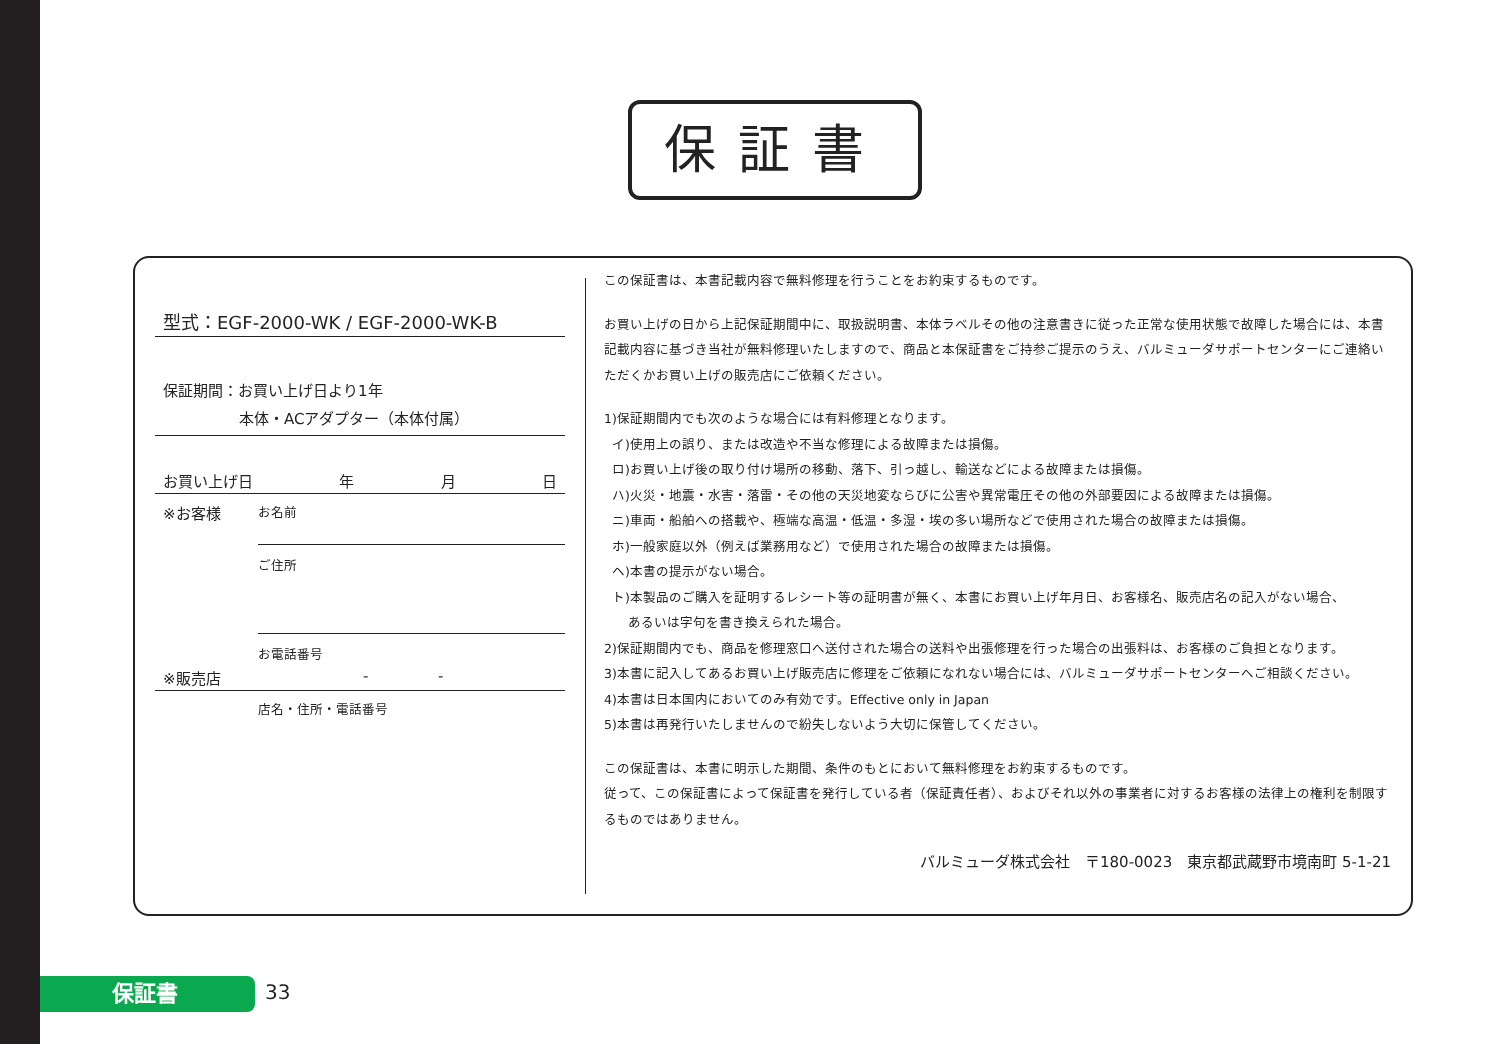保証書
型式：EGF-2000-WK / EGF-2000-WK-B
保証期間：お買い上げ日より1年
本体・ACアダプター（本体付属）
お買い上げ日 年 月 日
※お客様
お名前
ご住所
お電話番号
※販売店 - -
店名・住所・電話番号
この保証書は、本書記載内容で無料修理を行うことをお約束するものです。
お買い上げの日から上記保証期間中に、取扱説明書、本体ラベルその他の注意書きに従った正常な使用状態で故障した場合には、本書記載内容に基づき当社が無料修理いたしますので、商品と本保証書をご持参ご提示のうえ、バルミューダサポートセンターにご連絡いただくかお買い上げの販売店にご依頼ください。
1)保証期間内でも次のような場合には有料修理となります。
イ)使用上の誤り、または改造や不当な修理による故障または損傷。
ロ)お買い上げ後の取り付け場所の移動、落下、引っ越し、輸送などによる故障または損傷。
ハ)火災・地震・水害・落雷・その他の天災地変ならびに公害や異常電圧その他の外部要因による故障または損傷。
ニ)車両・船舶への搭載や、極端な高温・低温・多湿・埃の多い場所などで使用された場合の故障または損傷。
ホ)一般家庭以外（例えば業務用など）で使用された場合の故障または損傷。
ヘ)本書の提示がない場合。
ト)本製品のご購入を証明するレシート等の証明書が無く、本書にお買い上げ年月日、お客様名、販売店名の記入がない場合、
あるいは字句を書き換えられた場合。
2)保証期間内でも、商品を修理窓口へ送付された場合の送料や出張修理を行った場合の出張料は、お客様のご負担となります。
3)本書に記入してあるお買い上げ販売店に修理をご依頼になれない場合には、バルミューダサポートセンターへご相談ください。
4)本書は日本国内においてのみ有効です。Effective only in Japan
5)本書は再発行いたしませんので紛失しないよう大切に保管してください。
この保証書は、本書に明示した期間、条件のもとにおいて無料修理をお約束するものです。
従って、この保証書によって保証書を発行している者（保証責任者）、およびそれ以外の事業者に対するお客様の法律上の権利を制限するものではありません。
バルミューダ株式会社　〒180-0023　東京都武蔵野市境南町 5-1-21
保証書 33